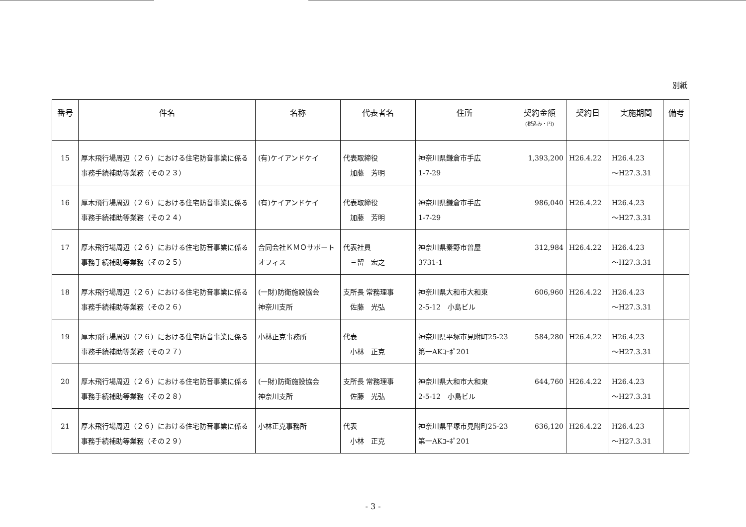別紙
| 番号 | 件名 | 名称 | 代表者名 | 住所 | 契約金額 (税込み・円) | 契約日 | 実施期間 | 備考 |
| --- | --- | --- | --- | --- | --- | --- | --- | --- |
| 15 | 厚木飛行場周辺（２６）における住宅防音事業に係る事務手続補助等業務（その２３） | (有)ケイアンドケイ | 代表取締役 加藤 芳明 | 神奈川県鎌倉市手広 1-7-29 | 1,393,200 | H26.4.22 | H26.4.23 ～H27.3.31 | |
| 16 | 厚木飛行場周辺（２６）における住宅防音事業に係る事務手続補助等業務（その２４） | (有)ケイアンドケイ | 代表取締役 加藤 芳明 | 神奈川県鎌倉市手広 1-7-29 | 986,040 | H26.4.22 | H26.4.23 ～H27.3.31 | |
| 17 | 厚木飛行場周辺（２６）における住宅防音事業に係る事務手続補助等業務（その２５） | 合同会社ＫＭＯサポートオフィス | 代表社員 三留 宏之 | 神奈川県秦野市曽屋 3731-1 | 312,984 | H26.4.22 | H26.4.23 ～H27.3.31 | |
| 18 | 厚木飛行場周辺（２６）における住宅防音事業に係る事務手続補助等業務（その２６） | (一財)防衛施設協会 神奈川支所 | 支所長 常務理事 佐藤 光弘 | 神奈川県大和市大和東 2-5-12 小島ビル | 606,960 | H26.4.22 | H26.4.23 ～H27.3.31 | |
| 19 | 厚木飛行場周辺（２６）における住宅防音事業に係る事務手続補助等業務（その２７） | 小林正克事務所 | 代表 小林 正克 | 神奈川県平塚市見附町25-23 第一AKｺｰﾎﾟ201 | 584,280 | H26.4.22 | H26.4.23 ～H27.3.31 | |
| 20 | 厚木飛行場周辺（２６）における住宅防音事業に係る事務手続補助等業務（その２８） | (一財)防衛施設協会 神奈川支所 | 支所長 常務理事 佐藤 光弘 | 神奈川県大和市大和東 2-5-12 小島ビル | 644,760 | H26.4.22 | H26.4.23 ～H27.3.31 | |
| 21 | 厚木飛行場周辺（２６）における住宅防音事業に係る事務手続補助等業務（その２９） | 小林正克事務所 | 代表 小林 正克 | 神奈川県平塚市見附町25-23 第一AKｺｰﾎﾟ201 | 636,120 | H26.4.22 | H26.4.23 ～H27.3.31 | |
- 3 -